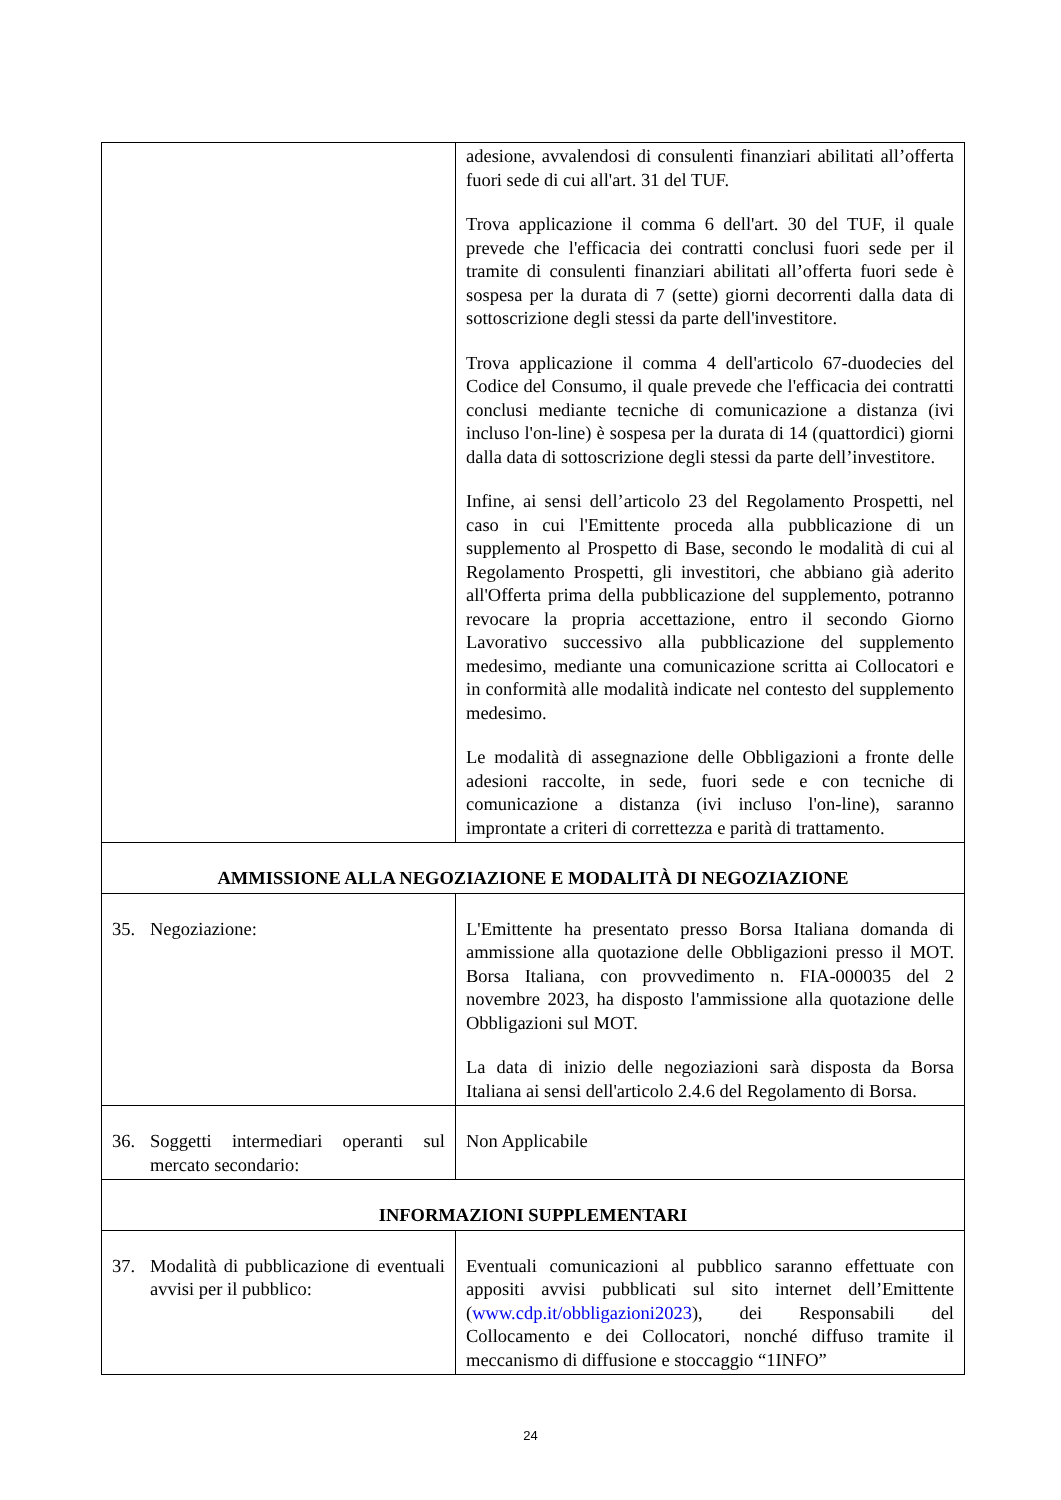| | adesione, avvalendosi di consulenti finanziari abilitati all’offerta fuori sede di cui all'art. 31 del TUF. Trova applicazione il comma 6 dell'art. 30 del TUF, il quale prevede che l'efficacia dei contratti conclusi fuori sede per il tramite di consulenti finanziari abilitati all’offerta fuori sede è sospesa per la durata di 7 (sette) giorni decorrenti dalla data di sottoscrizione degli stessi da parte dell'investitore. Trova applicazione il comma 4 dell'articolo 67-duodecies del Codice del Consumo, il quale prevede che l'efficacia dei contratti conclusi mediante tecniche di comunicazione a distanza (ivi incluso l'on-line) è sospesa per la durata di 14 (quattordici) giorni dalla data di sottoscrizione degli stessi da parte dell’investitore. Infine, ai sensi dell’articolo 23 del Regolamento Prospetti, nel caso in cui l'Emittente proceda alla pubblicazione di un supplemento al Prospetto di Base, secondo le modalità di cui al Regolamento Prospetti, gli investitori, che abbiano già aderito all'Offerta prima della pubblicazione del supplemento, potranno revocare la propria accettazione, entro il secondo Giorno Lavorativo successivo alla pubblicazione del supplemento medesimo, mediante una comunicazione scritta ai Collocatori e in conformità alle modalità indicate nel contesto del supplemento medesimo. Le modalità di assegnazione delle Obbligazioni a fronte delle adesioni raccolte, in sede, fuori sede e con tecniche di comunicazione a distanza (ivi incluso l'on-line), saranno improntate a criteri di correttezza e parità di trattamento. |
| AMMISSIONE ALLA NEGOZIAZIONE E MODALITÀ DI NEGOZIAZIONE | |
| 35. Negoziazione: | L'Emittente ha presentato presso Borsa Italiana domanda di ammissione alla quotazione delle Obbligazioni presso il MOT. Borsa Italiana, con provvedimento n. FIA-000035 del 2 novembre 2023, ha disposto l'ammissione alla quotazione delle Obbligazioni sul MOT. La data di inizio delle negoziazioni sarà disposta da Borsa Italiana ai sensi dell'articolo 2.4.6 del Regolamento di Borsa. |
| 36. Soggetti intermediari operanti sul mercato secondario: | Non Applicabile |
| INFORMAZIONI SUPPLEMENTARI | |
| 37. Modalità di pubblicazione di eventuali avvisi per il pubblico: | Eventuali comunicazioni al pubblico saranno effettuate con appositi avvisi pubblicati sul sito internet dell’Emittente ( www.cdp.it/obbligazioni2023 ), dei Responsabili del Collocamento e dei Collocatori, nonché diffuso tramite il meccanismo di diffusione e stoccaggio “1INFO” |
24